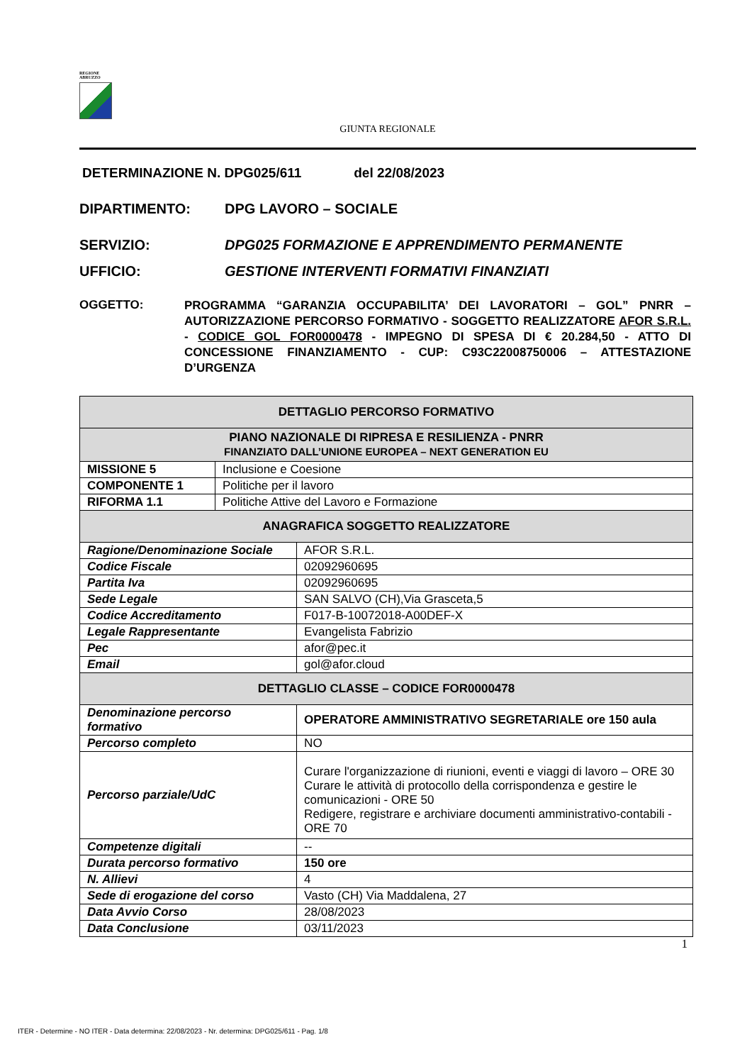REGIONE
ABRUZZO
GIUNTA REGIONALE
DETERMINAZIONE N. DPG025/611 del 22/08/2023
DIPARTIMENTO: DPG LAVORO – SOCIALE
SERVIZIO: DPG025 FORMAZIONE E APPRENDIMENTO PERMANENTE
UFFICIO: GESTIONE INTERVENTI FORMATIVI FINANZIATI
OGGETTO: PROGRAMMA “GARANZIA OCCUPABILITA’ DEI LAVORATORI – GOL” PNRR – AUTORIZZAZIONE PERCORSO FORMATIVO - SOGGETTO REALIZZATORE AFOR S.R.L. - CODICE GOL FOR0000478 - IMPEGNO DI SPESA DI € 20.284,50 - ATTO DI CONCESSIONE FINANZIAMENTO - CUP: C93C22008750006 – ATTESTAZIONE D’URGENZA
| DETTAGLIO PERCORSO FORMATIVO | | |
| --- | --- | --- |
| PIANO NAZIONALE DI RIPRESA E RESILIENZA - PNRR FINANZIATO DALL’UNIONE EUROPEA – NEXT GENERATION EU | | |
| MISSIONE 5 | Inclusione e Coesione | |
| COMPONENTE 1 | Politiche per il lavoro | |
| RIFORMA 1.1 | Politiche Attive del Lavoro e Formazione | |
| ANAGRAFICA SOGGETTO REALIZZATORE | | |
| Ragione/Denominazione Sociale | | AFOR S.R.L. |
| Codice Fiscale | | 02092960695 |
| Partita Iva | | 02092960695 |
| Sede Legale | | SAN SALVO (CH),Via Grasceta,5 |
| Codice Accreditamento | | F017-B-10072018-A00DEF-X |
| Legale Rappresentante | | Evangelista Fabrizio |
| Pec | | afor@pec.it |
| Email | | gol@afor.cloud |
| DETTAGLIO CLASSE – CODICE FOR0000478 | | |
| Denominazione percorso formativo | | OPERATORE AMMINISTRATIVO SEGRETARIALE ore 150 aula |
| Percorso completo | | NO |
| Percorso parziale/UdC | | Curare l'organizzazione di riunioni, eventi e viaggi di lavoro – ORE 30 Curare le attività di protocollo della corrispondenza e gestire le comunicazioni - ORE 50 Redigere, registrare e archiviare documenti amministrativo-contabili - ORE 70 |
| Competenze digitali | | -- |
| Durata percorso formativo | | 150 ore |
| N. Allievi | | 4 |
| Sede di erogazione del corso | | Vasto (CH) Via Maddalena, 27 |
| Data Avvio Corso | | 28/08/2023 |
| Data Conclusione | | 03/11/2023 |
1
ITER - Determine - NO ITER - Data determina: 22/08/2023 - Nr. determina: DPG025/611 - Pag. 1/8